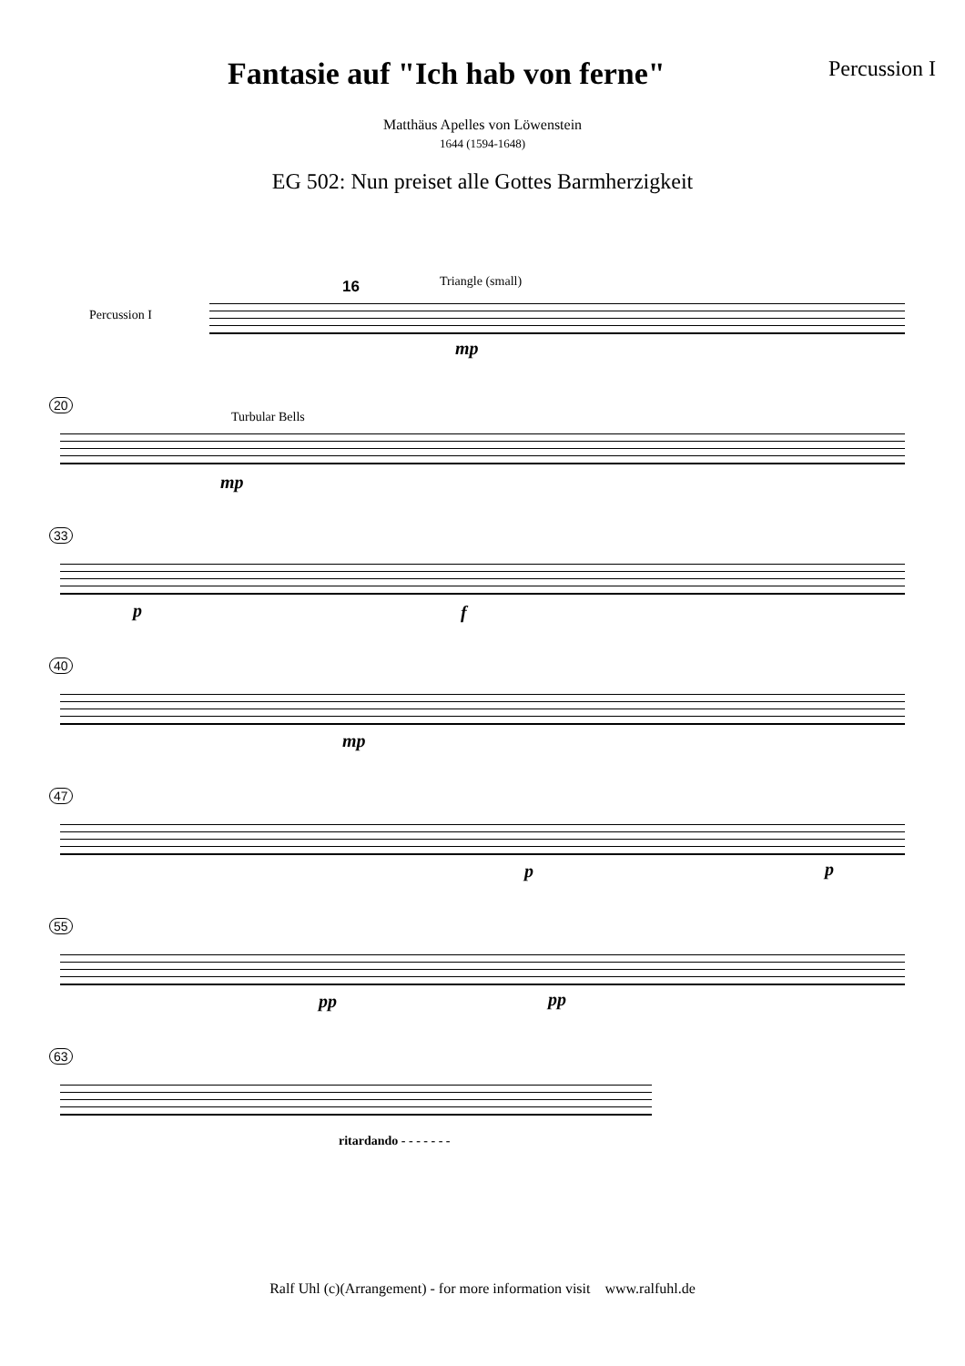Fantasie auf "Ich hab von ferne"
Percussion I
Matthäus Apelles von Löwenstein
1644 (1594-1648)
EG 502: Nun preiset alle Gottes Barmherzigkeit
Percussion I
Triangle (small) 16
mp
20
Turbular Bells
mp
33
p f
40
mp
47
p p
55
pp pp
63
ritardando - - - - - - -
Ralf Uhl (c)(Arrangement) - for more information visit www.ralfuhl.de